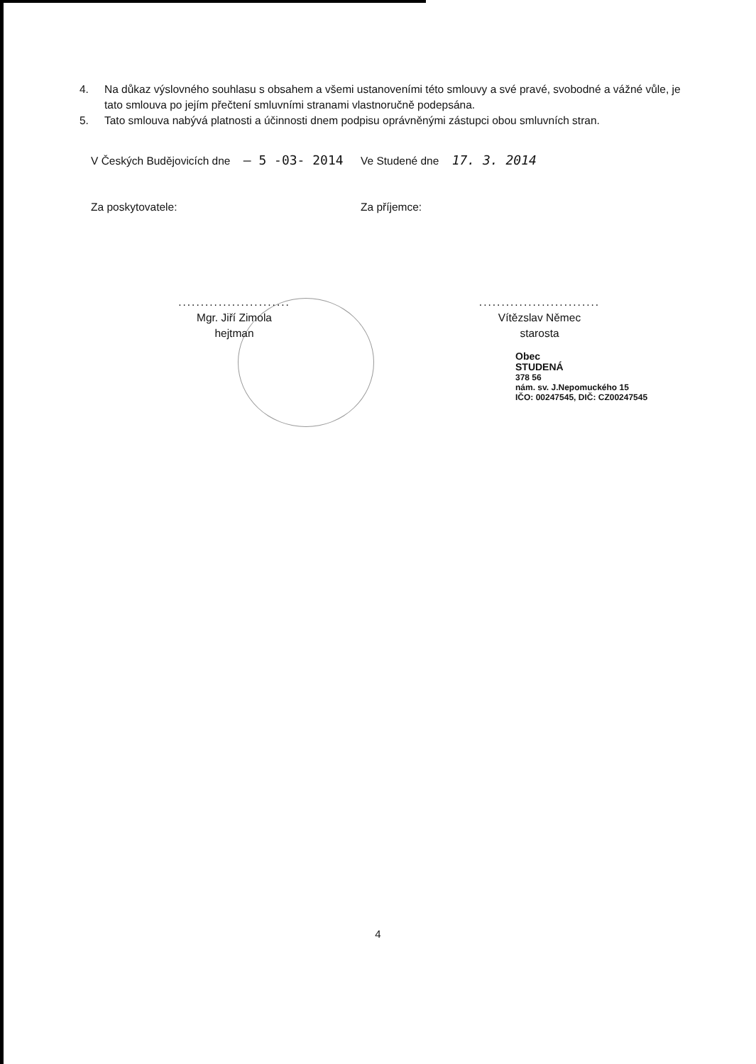4. Na důkaz výslovného souhlasu s obsahem a všemi ustanoveními této smlouvy a své pravé, svobodné a vážné vůle, je tato smlouva po jejím přečtení smluvními stranami vlastnoručně podepsána.
5. Tato smlouva nabývá platnosti a účinnosti dnem podpisu oprávněnými zástupci obou smluvních stran.
V Českých Budějovicích dne – 5 -03- 2014
Ve Studené dne 17. 3. 2014
Za poskytovatele: Za příjemce:
.........................
Mgr. Jiří Zimola
hejtman
...........................
Vítězslav Němec
starosta
Obec
STUDENÁ
378 56
nám. sv. J.Nepomuckého 15
IČO: 00247545, DIČ: CZ00247545
4